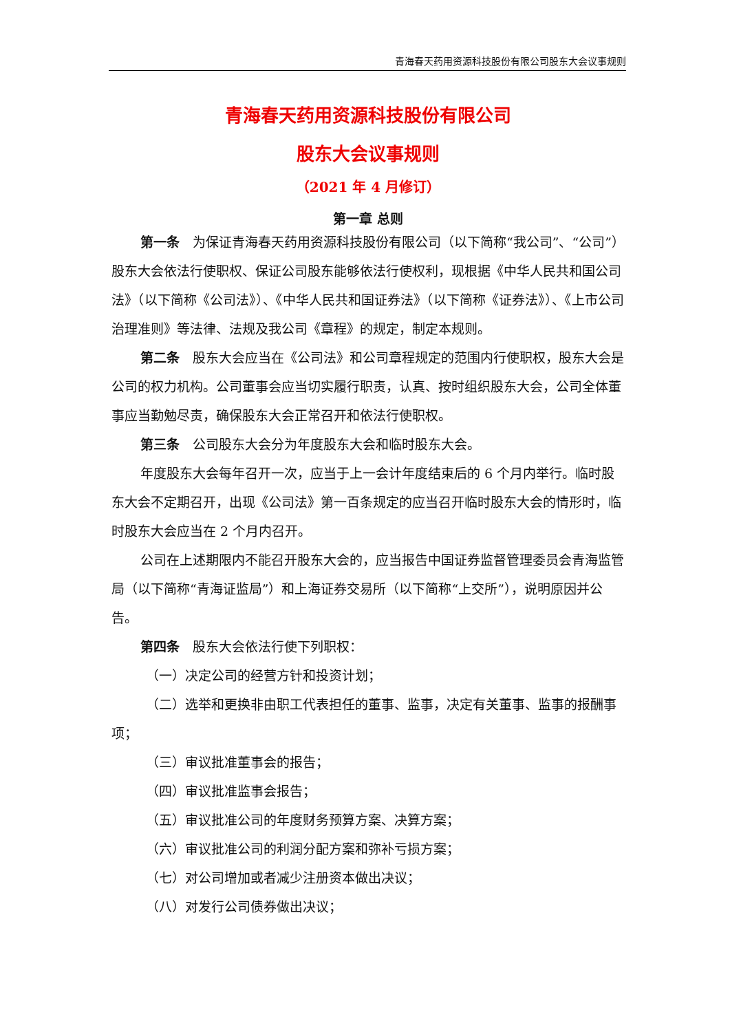青海春天药用资源科技股份有限公司股东大会议事规则
青海春天药用资源科技股份有限公司
股东大会议事规则
（2021 年 4 月修订）
第一章 总则
第一条　为保证青海春天药用资源科技股份有限公司（以下简称“我公司”、“公司”）股东大会依法行使职权、保证公司股东能够依法行使权利，现根据《中华人民共和国公司法》（以下简称《公司法》）、《中华人民共和国证券法》（以下简称《证券法》）、《上市公司治理准则》等法律、法规及我公司《章程》的规定，制定本规则。
第二条　股东大会应当在《公司法》和公司章程规定的范围内行使职权，股东大会是公司的权力机构。公司董事会应当切实履行职责，认真、按时组织股东大会，公司全体董事应当勤勉尽责，确保股东大会正常召开和依法行使职权。
第三条　公司股东大会分为年度股东大会和临时股东大会。
年度股东大会每年召开一次，应当于上一会计年度结束后的 6 个月内举行。临时股东大会不定期召开，出现《公司法》第一百条规定的应当召开临时股东大会的情形时，临时股东大会应当在 2 个月内召开。
公司在上述期限内不能召开股东大会的，应当报告中国证券监督管理委员会青海监管局（以下简称“青海证监局”）和上海证券交易所（以下简称“上交所”），说明原因并公告。
第四条　股东大会依法行使下列职权：
（一）决定公司的经营方针和投资计划；
（二）选举和更换非由职工代表担任的董事、监事，决定有关董事、监事的报酬事项；
（三）审议批准董事会的报告；
（四）审议批准监事会报告；
（五）审议批准公司的年度财务预算方案、决算方案；
（六）审议批准公司的利润分配方案和弥补亏损方案；
（七）对公司增加或者减少注册资本做出决议；
（八）对发行公司债券做出决议；